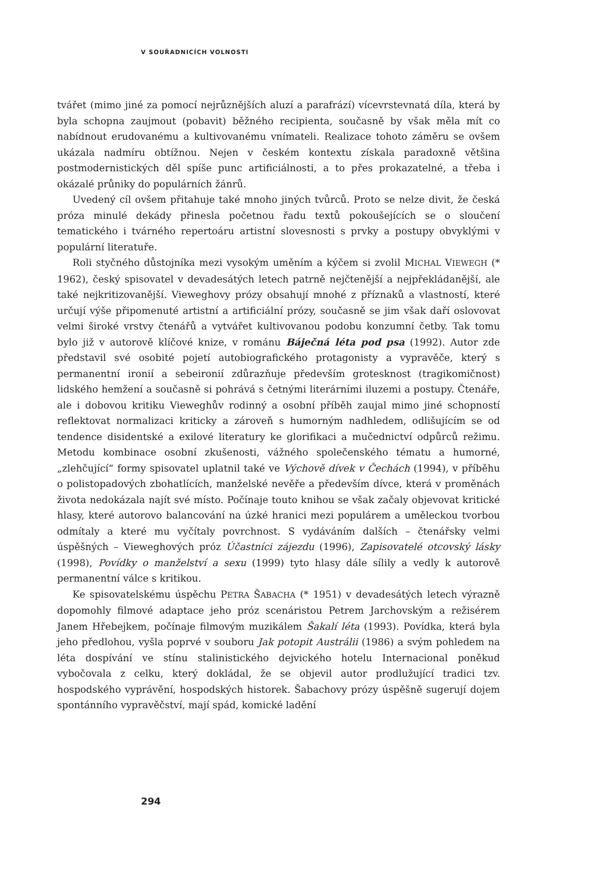V SOUŘADNICÍCH VOLNOSTI
tvářet (mimo jiné za pomocí nejrůznějších aluzí a parafrází) vícevrstevnatá díla, která by byla schopna zaujmout (pobavit) běžného recipienta, současně by však měla mít co nabídnout erudovanému a kultivovanému vnímateli. Realizace tohoto záměru se ovšem ukázala nadmíru obtížnou. Nejen v českém kontextu získala paradoxně většina postmodernistických děl spíše punc artificiálnosti, a to přes prokazatelné, a třeba i okázalé průniky do populárních žánrů.
Uvedený cíl ovšem přitahuje také mnoho jiných tvůrců. Proto se nelze divit, že česká próza minulé dekády přinesla početnou řadu textů pokoušejících se o sloučení tematického i tvárného repertoáru artistní slovesnosti s prvky a postupy obvyklými v populární literatuře.
Roli styčného důstojníka mezi vysokým uměním a kýčem si zvolil MICHAL VIEWEGH (* 1962), český spisovatel v devadesátých letech patrně nejčtenější a nejpřekládanější, ale také nejkritizovanější. Vieweghovy prózy obsahují mnohé z příznaků a vlastností, které určují výše připomenuté artistní a artificiální prózy, současně se jim však daří oslovovat velmi široké vrstvy čtenářů a vytvářet kultivovanou podobu konzumní četby. Tak tomu bylo již v autorově klíčové knize, v románu Báječná léta pod psa (1992). Autor zde představil své osobité pojetí autobiografického protagonisty a vypravěče, který s permanentní ironií a sebeironií zdůrazňuje především grotesknost (tragikomičnost) lidského hemžení a současně si pohrává s četnými literárními iluzemi a postupy. Čtenáře, ale i dobovou kritiku Vieweghův rodinný a osobní příběh zaujal mimo jiné schopností reflektovat normalizaci kriticky a zároveň s humorným nadhledem, odlišujícím se od tendence disidentské a exilové literatury ke glorifikaci a mučednictví odpůrců režimu. Metodu kombinace osobní zkušenosti, vážného společenského tématu a humorné, „zlehčující“ formy spisovatel uplatnil také ve Výchově dívek v Čechách (1994), v příběhu o polistopadových zbohatlících, manželské nevěře a především dívce, která v proměnách života nedokázala najít své místo. Počínaje touto knihou se však začaly objevovat kritické hlasy, které autorovo balancování na úzké hranici mezi populárem a uměleckou tvorbou odmítaly a které mu vyčítaly povrchnost. S vydáváním dalších – čtenářsky velmi úspěšných – Vieweghových próz Účastníci zájezdu (1996), Zapisovatelé otcovský lásky (1998), Povídky o manželství a sexu (1999) tyto hlasy dále sílily a vedly k autorově permanentní válce s kritikou.
Ke spisovatelskému úspěchu PETRA ŠABACHA (* 1951) v devadesátých letech výrazně dopomohly filmové adaptace jeho próz scenáristou Petrem Jarchovským a režisérem Janem Hřebejkem, počínaje filmovým muzikálem Šakalí léta (1993). Povídka, která byla jeho předlohou, vyšla poprvé v souboru Jak potopit Austrálii (1986) a svým pohledem na léta dospívání ve stínu stalinistického dejvického hotelu Internacional poněkud vybočovala z celku, který dokládal, že se objevil autor prodlužující tradici tzv. hospodského vyprávění, hospodských historek. Šabachovy prózy úspěšně sugerují dojem spontánního vypravěčství, mají spád, komické ladění
294